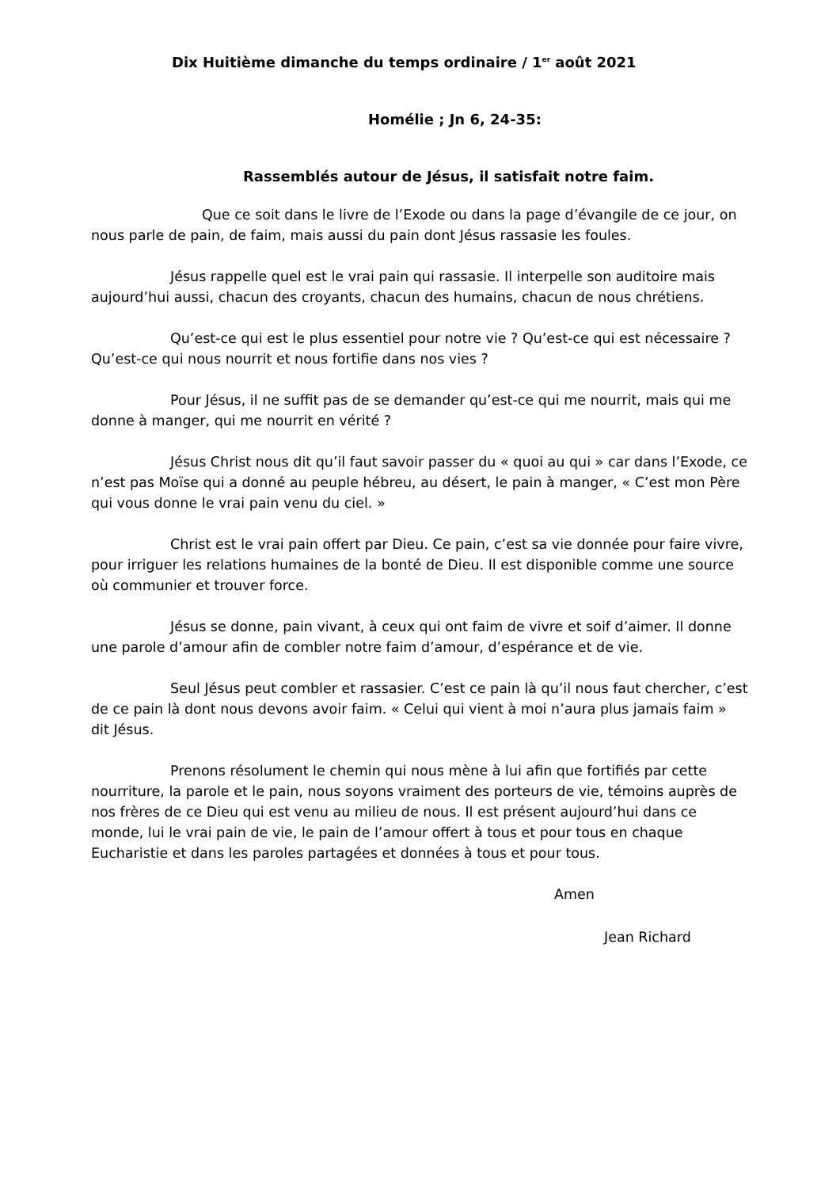Dix Huitième dimanche du temps ordinaire / 1<sup>er</sup> août 2021
Homélie ; Jn 6, 24-35:
Rassemblés autour de Jésus, il satisfait notre faim.
Que ce soit dans le livre de l’Exode ou dans la page d’évangile de ce jour, on nous parle de pain, de faim, mais aussi du pain dont Jésus rassasie les foules.
Jésus rappelle quel est le vrai pain qui rassasie. Il interpelle son auditoire mais aujourd’hui aussi, chacun des croyants, chacun des humains, chacun de nous chrétiens.
Qu’est-ce qui est le plus essentiel pour notre vie ? Qu’est-ce qui est nécessaire ? Qu’est-ce qui nous nourrit et nous fortifie dans nos vies ?
Pour Jésus, il ne suffit pas de se demander qu’est-ce qui me nourrit, mais qui me donne à manger, qui me nourrit en vérité ?
Jésus Christ nous dit qu’il faut savoir passer du « quoi au qui » car dans l’Exode, ce n’est pas Moïse qui a donné au peuple hébreu, au désert, le pain à manger, « C’est mon Père qui vous donne le vrai pain venu du ciel. »
Christ est le vrai pain offert par Dieu. Ce pain, c’est sa vie donnée pour faire vivre, pour irriguer les relations humaines de la bonté de Dieu. Il est disponible comme une source où communier et trouver force.
Jésus se donne, pain vivant, à ceux qui ont faim de vivre et soif d’aimer. Il donne une parole d’amour afin de combler notre faim d’amour, d’espérance et de vie.
Seul Jésus peut combler et rassasier. C’est ce pain là qu’il nous faut chercher, c’est de ce pain là dont nous devons avoir faim. « Celui qui vient à moi n’aura plus jamais faim » dit Jésus.
Prenons résolument le chemin qui nous mène à lui afin que fortifiés par cette nourriture, la parole et le pain, nous soyons vraiment des porteurs de vie, témoins auprès de nos frères de ce Dieu qui est venu au milieu de nous. Il est présent aujourd’hui dans ce monde, lui le vrai pain de vie, le pain de l’amour offert à tous et pour tous en chaque Eucharistie et dans les paroles partagées et données à tous et pour tous.
Amen
Jean Richard